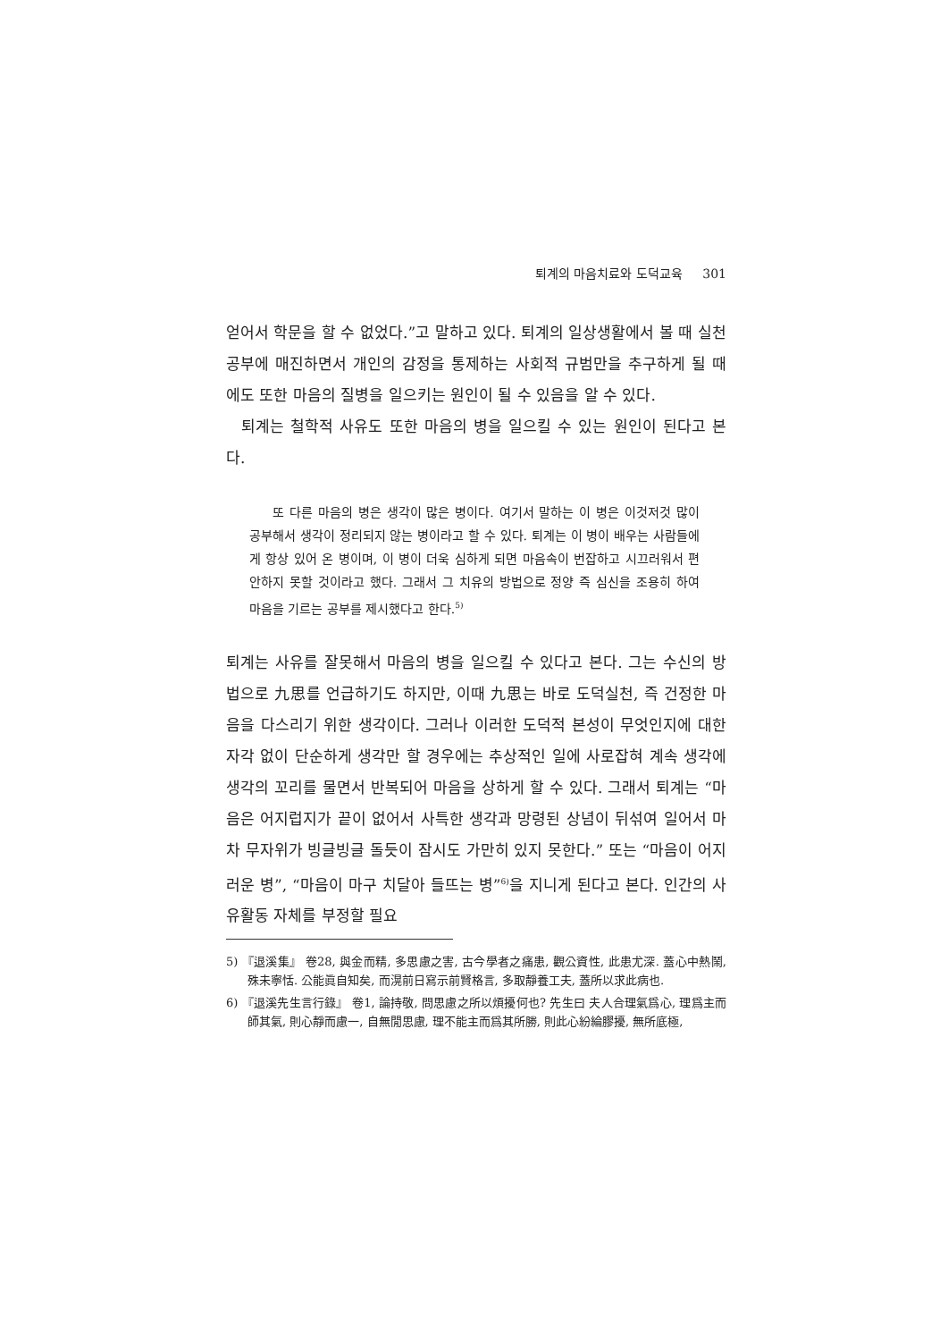퇴계의 마음치료와 도덕교육 301
얻어서 학문을 할 수 없었다.”고 말하고 있다. 퇴계의 일상생활에서 볼 때 실천공부에 매진하면서 개인의 감정을 통제하는 사회적 규범만을 추구하게 될 때에도 또한 마음의 질병을 일으키는 원인이 될 수 있음을 알 수 있다.
퇴계는 철학적 사유도 또한 마음의 병을 일으킬 수 있는 원인이 된다고 본다.
또 다른 마음의 병은 생각이 많은 병이다. 여기서 말하는 이 병은 이것저것 많이 공부해서 생각이 정리되지 않는 병이라고 할 수 있다. 퇴계는 이 병이 배우는 사람들에게 항상 있어 온 병이며, 이 병이 더욱 심하게 되면 마음속이 번잡하고 시끄러워서 편안하지 못할 것이라고 했다. 그래서 그 치유의 방법으로 정양 즉 심신을 조용히 하여 마음을 기르는 공부를 제시했다고 한다.<sup>5)</sup>
퇴계는 사유를 잘못해서 마음의 병을 일으킬 수 있다고 본다. 그는 수신의 방법으로 九思를 언급하기도 하지만, 이때 九思는 바로 도덕실천, 즉 건정한 마음을 다스리기 위한 생각이다. 그러나 이러한 도덕적 본성이 무엇인지에 대한 자각 없이 단순하게 생각만 할 경우에는 추상적인 일에 사로잡혀 계속 생각에 생각의 꼬리를 물면서 반복되어 마음을 상하게 할 수 있다. 그래서 퇴계는 “마음은 어지럽지가 끝이 없어서 사특한 생각과 망령된 상념이 뒤섞여 일어서 마차 무자위가 빙글빙글 돌듯이 잠시도 가만히 있지 못한다.” 또는 “마음이 어지러운 병”, “마음이 마구 치달아 들뜨는 병”<sup>6)</sup>을 지니게 된다고 본다. 인간의 사유활동 자체를 부정할 필요
5) 『退溪集』 卷28, 與金而精, 多思慮之害, 古今學者之痛患, 觀公資性, 此患尤深. 蓋心中熱鬧, 殊未寧恬. 公能眞自知矣, 而滉前日寫示前賢格言, 多取靜養工夫, 蓋所以求此病也.
6) 『退溪先生言行錄』 卷1, 論持敬, 問思慮之所以煩擾何也? 先生曰 夫人合理氣爲心, 理爲主而師其氣, 則心靜而慮一, 自無閒思慮, 理不能主而爲其所勝, 則此心紛綸膠擾, 無所底極,